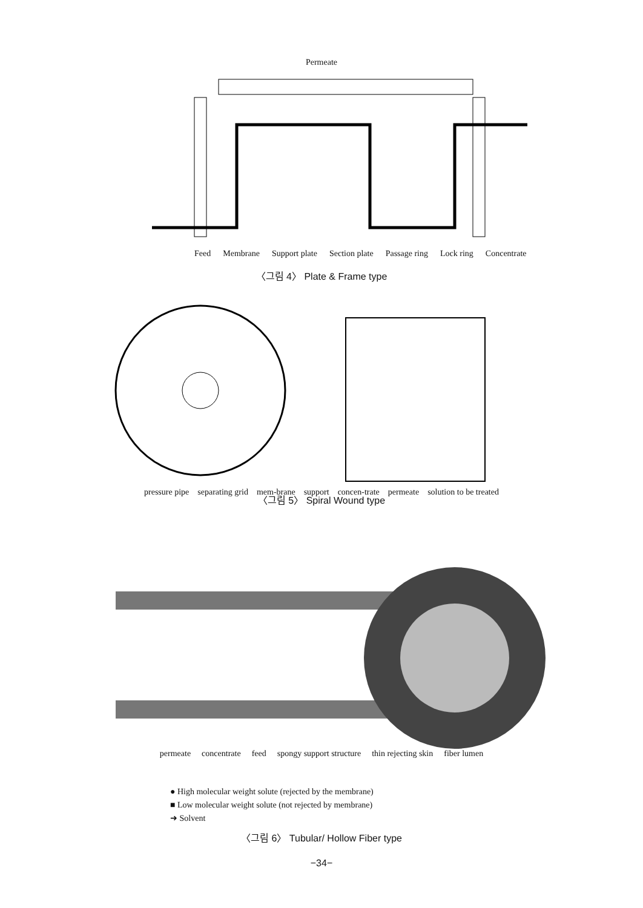Permeate
Feed Membrane Support plate Section plate Passage ring Lock ring Concentrate
〈그림 4〉 Plate & Frame type
pressure pipe separating grid mem-brane support concen-trate permeate solution to be treated
〈그림 5〉 Spiral Wound type
permeate concentrate feed spongy support structure thin rejecting skin fiber lumen
● High molecular weight solute (rejected by the membrane)
■ Low molecular weight solute (not rejected by membrane)
➜ Solvent
〈그림 6〉 Tubular/ Hollow Fiber type
−34−